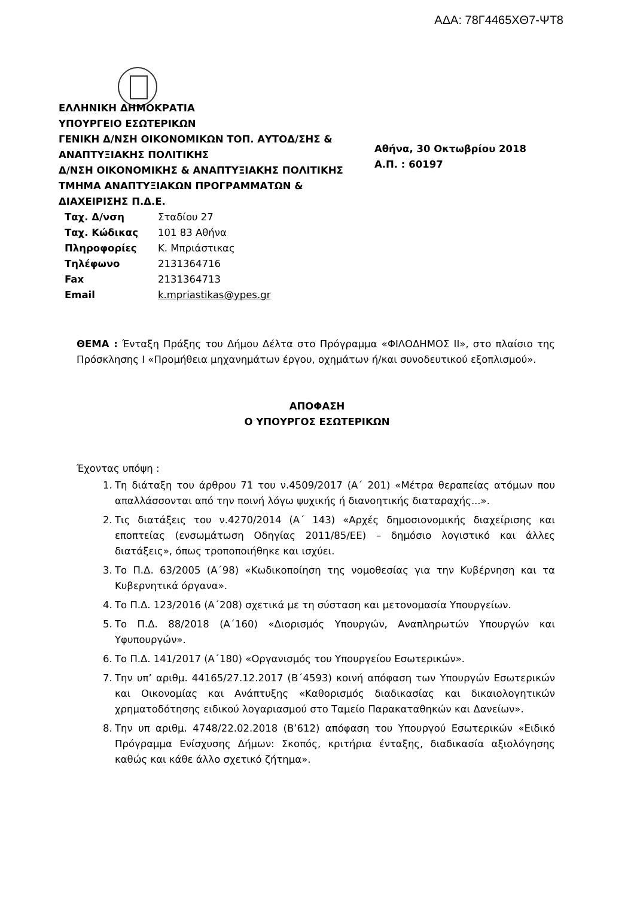ΑΔΑ: 78Γ4465ΧΘ7-ΨΤ8
ΕΛΛΗΝΙΚΗ ΔΗΜΟΚΡΑΤΙΑ
ΥΠΟΥΡΓΕΙΟ ΕΣΩΤΕΡΙΚΩΝ
ΓΕΝΙΚΗ Δ/ΝΣΗ ΟΙΚΟΝΟΜΙΚΩΝ ΤΟΠ. ΑΥΤΟΔ/ΣΗΣ & ΑΝΑΠΤΥΞΙΑΚΗΣ ΠΟΛΙΤΙΚΗΣ
Δ/ΝΣΗ ΟΙΚΟΝΟΜΙΚΗΣ & ΑΝΑΠΤΥΞΙΑΚΗΣ ΠΟΛΙΤΙΚΗΣ
ΤΜΗΜΑ ΑΝΑΠΤΥΞΙΑΚΩΝ ΠΡΟΓΡΑΜΜΑΤΩΝ & ΔΙΑΧΕΙΡΙΣΗΣ Π.Δ.Ε.
Αθήνα, 30 Οκτωβρίου 2018
Α.Π. : 60197
| Ταχ. Δ/νση | Σταδίου 27 |
| Ταχ. Κώδικας | 101 83 Αθήνα |
| Πληροφορίες | Κ. Μπριάστικας |
| Τηλέφωνο | 2131364716 |
| Fax | 2131364713 |
| Email | k.mpriastikas@ypes.gr |
ΘΕΜΑ : Ένταξη Πράξης του Δήμου Δέλτα στο Πρόγραμμα «ΦΙΛΟΔΗΜΟΣ ΙΙ», στο πλαίσιο της Πρόσκλησης Ι «Προμήθεια μηχανημάτων έργου, οχημάτων ή/και συνοδευτικού εξοπλισμού».
ΑΠΟΦΑΣΗ
Ο ΥΠΟΥΡΓΟΣ ΕΣΩΤΕΡΙΚΩΝ
Έχοντας υπόψη :
1. Τη διάταξη του άρθρου 71 του ν.4509/2017 (Α΄ 201) «Μέτρα θεραπείας ατόμων που απαλλάσσονται από την ποινή λόγω ψυχικής ή διανοητικής διαταραχής...».
2. Τις διατάξεις του ν.4270/2014 (Α΄ 143) «Αρχές δημοσιονομικής διαχείρισης και εποπτείας (ενσωμάτωση Οδηγίας 2011/85/ΕΕ) – δημόσιο λογιστικό και άλλες διατάξεις», όπως τροποποιήθηκε και ισχύει.
3. Το Π.Δ. 63/2005 (Α΄98) «Κωδικοποίηση της νομοθεσίας για την Κυβέρνηση και τα Κυβερνητικά όργανα».
4. Το Π.Δ. 123/2016 (Α΄208) σχετικά με τη σύσταση και μετονομασία Υπουργείων.
5. Το Π.Δ. 88/2018 (Α΄160) «Διορισμός Υπουργών, Αναπληρωτών Υπουργών και Υφυπουργών».
6. Το Π.Δ. 141/2017 (Α΄180) «Οργανισμός του Υπουργείου Εσωτερικών».
7. Την υπ’ αριθμ. 44165/27.12.2017 (Β΄4593) κοινή απόφαση των Υπουργών Εσωτερικών και Οικονομίας και Ανάπτυξης «Καθορισμός διαδικασίας και δικαιολογητικών χρηματοδότησης ειδικού λογαριασμού στο Ταμείο Παρακαταθηκών και Δανείων».
8. Την υπ αριθμ. 4748/22.02.2018 (Β’612) απόφαση του Υπουργού Εσωτερικών «Ειδικό Πρόγραμμα Ενίσχυσης Δήμων: Σκοπός, κριτήρια ένταξης, διαδικασία αξιολόγησης καθώς και κάθε άλλο σχετικό ζήτημα».